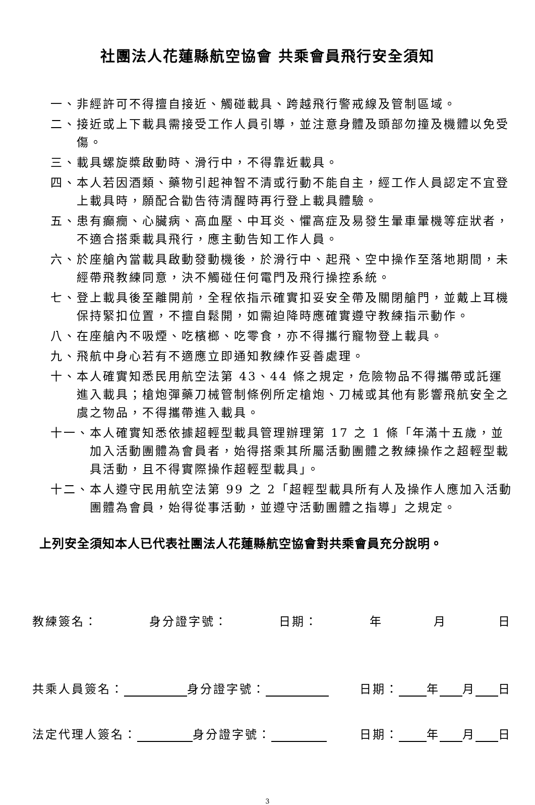社團法人花蓮縣航空協會 共乘會員飛行安全須知
一、 非經許可不得擅自接近、觸碰載具、跨越飛行警戒線及管制區域。
二、 接近或上下載具需接受工作人員引導，並注意身體及頭部勿撞及機體以免受傷。
三、 載具螺旋槳啟動時、滑行中，不得靠近載具。
四、 本人若因酒類、藥物引起神智不清或行動不能自主，經工作人員認定不宜登上載具時，願配合勸告待清醒時再行登上載具體驗。
五、 患有癲癇、心臟病、高血壓、中耳炎、懼高症及易發生暈車暈機等症狀者，不適合搭乘載具飛行，應主動告知工作人員。
六、 於座艙內當載具啟動發動機後，於滑行中、起飛、空中操作至落地期間，未經帶飛教練同意，決不觸碰任何電門及飛行操控系統。
七、 登上載具後至離開前，全程依指示確實扣妥安全帶及關閉艙門，並戴上耳機保持緊扣位置，不擅自鬆開，如需迫降時應確實遵守教練指示動作。
八、 在座艙內不吸煙、吃檳榔、吃零食，亦不得攜行寵物登上載具。
九、 飛航中身心若有不適應立即通知教練作妥善處理。
十、 本人確實知悉民用航空法第 43、44 條之規定，危險物品不得攜帶或託運進入載具；槍炮彈藥刀械管制條例所定槍炮、刀械或其他有影響飛航安全之虞之物品，不得攜帶進入載具。
十一、 本人確實知悉依據超輕型載具管理辦理第 17 之 1 條「年滿十五歲，並加入活動團體為會員者，始得搭乘其所屬活動團體之教練操作之超輕型載具活動，且不得實際操作超輕型載具」。
十二、 本人遵守民用航空法第 99 之 2「超輕型載具所有人及操作人應加入活動團體為會員，始得從事活動，並遵守活動團體之指導」之規定。
上列安全須知本人已代表社團法人花蓮縣航空協會對共乘會員充分說明。
教練簽名： 身分證字號： 日期： 年 月 日
共乘人員簽名： 身分證字號： 日期： 年 月 日
法定代理人簽名： 身分證字號： 日期： 年 月 日
3